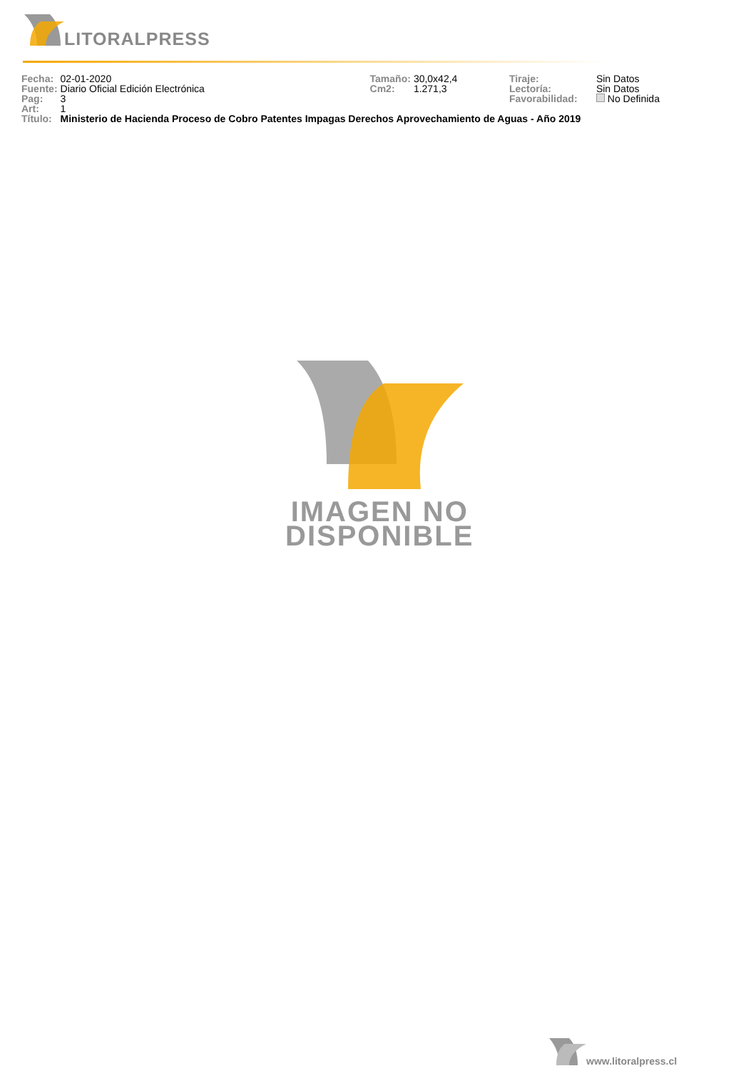LITORALPRESS
| Fecha: | 02-01-2020 | Tamaño: | 30,0x42,4 | Tiraje: | Sin Datos |
| Fuente: | Diario Oficial Edición Electrónica | Cm2: | 1.271,3 | Lectoría: | Sin Datos |
| Pag: | 3 | | | Favorabilidad: | No Definida |
| Art: | 1 | | | | |
| Título: | Ministerio de Hacienda Proceso de Cobro Patentes Impagas Derechos Aprovechamiento de Aguas - Año 2019 | | | | |
IMAGEN NO
DISPONIBLE
www.litoralpress.cl